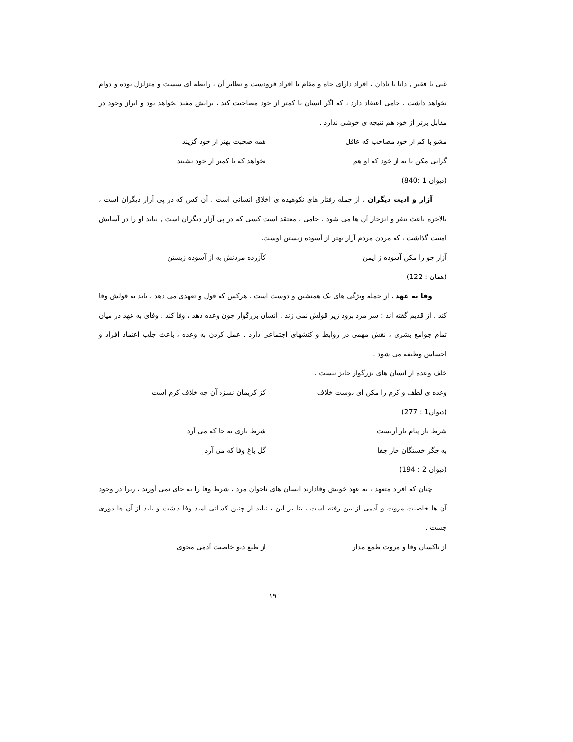غنی با فقیر , دانا با نادان ، افراد دارای جاه و مقام با افراد فرودست و نظایر آن ، رابطه ای سست و متزلزل بوده و دوام نخواهد داشت . جامی اعتقاد دارد ، که اگر انسان با کمتر از خود مصاحبت کند ، برایش مفید نخواهد بود و ابراز وجود در مقابل برتر از خود هم نتیجه ی خوشی ندارد .
مشو با کم از خود مصاحب که عاقل همه صحبت بهتر از خود گزیند
گرانی مکن با به از خود که او هم نخواهد که با کمتر از خود نشیند
(دیوان 1 :840)
آزار و اذیت دیگران ، از جمله رفتار های نکوهیده ی اخلاق انسانی است . آن کس که در پی آزار دیگران است ، بالاخره باعث تنفر و انزجار آن ها می شود . جامی ، معتقد است کسی که در پی آزار دیگران است , نباید او را در آسایش امنیت گذاشت ، که مردن مردم آزار بهتر از آسوده زیستن اوست.
آزار جو را مکن آسوده ز ایمن کآزرده مردنش به از آسوده زیستن
(همان : 122)
وفا به عهد ، از جمله ویژگی های یک همنشین و دوست است . هرکس که قول و تعهدی می دهد ، باید به قولش وفا کند . از قدیم گفته اند : سر مرد برود زیر قولش نمی زند . انسان بزرگوار چون وعده دهد ، وفا کند . وفای به عهد در میان تمام جوامع بشری ، نقش مهمی در روابط و کنشهای اجتماعی دارد . عمل کردن به وعده ، باعث جلب اعتماد افراد و احساس وظیفه می شود .
خلف وعده از انسان های بزرگوار جایز نیست .
وعده ی لطف و کرم را مکن ای دوست خلاف کز کریمان نسزد آن چه خلاف کرم است
(دیوان1 : 277)
شرط یار پیام یار آریست شرط یاری به جا که می آرد
به جگر خستگان خار جفا گل باغ وفا که می آرد
(دیوان 2 : 194)
چنان که افراد متعهد ، به عهد خویش وفادارند انسان های ناجوان مرد ، شرط وفا را به جای نمی آورند ، زیرا در وجود آن ها خاصیت مروت و آدمی از بین رفته است ، بنا بر این ، نباید از چنین کسانی امید وفا داشت و باید از آن ها دوری جست .
از ناکسان وفا و مروت طمع مدار از طبع دیو خاصیت آدمی مجوی
۱۹